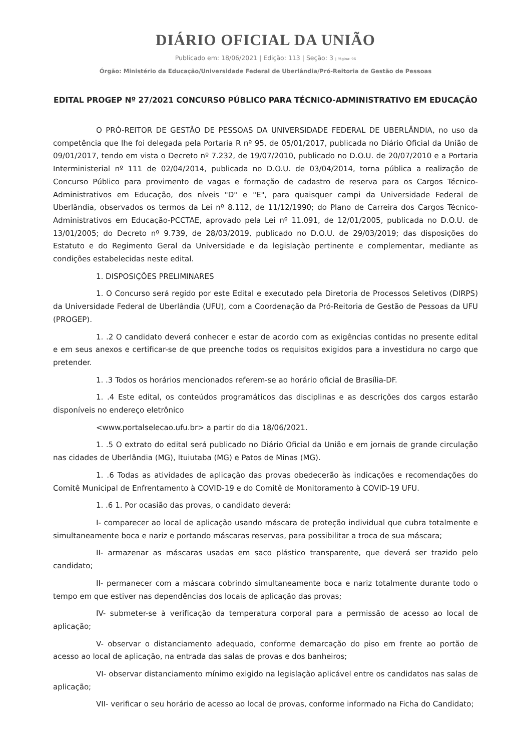DIÁRIO OFICIAL DA UNIÃO
Publicado em: 18/06/2021 | Edição: 113 | Seção: 3 | Página: 96
Órgão: Ministério da Educação/Universidade Federal de Uberlândia/Pró-Reitoria de Gestão de Pessoas
EDITAL PROGEP Nº 27/2021 CONCURSO PÚBLICO PARA TÉCNICO-ADMINISTRATIVO EM EDUCAÇÃO
O PRÓ-REITOR DE GESTÃO DE PESSOAS DA UNIVERSIDADE FEDERAL DE UBERLÂNDIA, no uso da competência que lhe foi delegada pela Portaria R nº 95, de 05/01/2017, publicada no Diário Oficial da União de 09/01/2017, tendo em vista o Decreto nº 7.232, de 19/07/2010, publicado no D.O.U. de 20/07/2010 e a Portaria Interministerial nº 111 de 02/04/2014, publicada no D.O.U. de 03/04/2014, torna pública a realização de Concurso Público para provimento de vagas e formação de cadastro de reserva para os Cargos Técnico-Administrativos em Educação, dos níveis "D" e "E", para quaisquer campi da Universidade Federal de Uberlândia, observados os termos da Lei nº 8.112, de 11/12/1990; do Plano de Carreira dos Cargos Técnico-Administrativos em Educação-PCCTAE, aprovado pela Lei nº 11.091, de 12/01/2005, publicada no D.O.U. de 13/01/2005; do Decreto nº 9.739, de 28/03/2019, publicado no D.O.U. de 29/03/2019; das disposições do Estatuto e do Regimento Geral da Universidade e da legislação pertinente e complementar, mediante as condições estabelecidas neste edital.
1. DISPOSIÇÕES PRELIMINARES
1. O Concurso será regido por este Edital e executado pela Diretoria de Processos Seletivos (DIRPS) da Universidade Federal de Uberlândia (UFU), com a Coordenação da Pró-Reitoria de Gestão de Pessoas da UFU (PROGEP).
1. .2 O candidato deverá conhecer e estar de acordo com as exigências contidas no presente edital e em seus anexos e certificar-se de que preenche todos os requisitos exigidos para a investidura no cargo que pretender.
1. .3 Todos os horários mencionados referem-se ao horário oficial de Brasília-DF.
1. .4 Este edital, os conteúdos programáticos das disciplinas e as descrições dos cargos estarão disponíveis no endereço eletrônico
<www.portalselecao.ufu.br> a partir do dia 18/06/2021.
1. .5 O extrato do edital será publicado no Diário Oficial da União e em jornais de grande circulação nas cidades de Uberlândia (MG), Ituiutaba (MG) e Patos de Minas (MG).
1. .6 Todas as atividades de aplicação das provas obedecerão às indicações e recomendações do Comitê Municipal de Enfrentamento à COVID-19 e do Comitê de Monitoramento à COVID-19 UFU.
1. .6 1. Por ocasião das provas, o candidato deverá:
I- comparecer ao local de aplicação usando máscara de proteção individual que cubra totalmente e simultaneamente boca e nariz e portando máscaras reservas, para possibilitar a troca de sua máscara;
II- armazenar as máscaras usadas em saco plástico transparente, que deverá ser trazido pelo candidato;
II- permanecer com a máscara cobrindo simultaneamente boca e nariz totalmente durante todo o tempo em que estiver nas dependências dos locais de aplicação das provas;
IV- submeter-se à verificação da temperatura corporal para a permissão de acesso ao local de aplicação;
V- observar o distanciamento adequado, conforme demarcação do piso em frente ao portão de acesso ao local de aplicação, na entrada das salas de provas e dos banheiros;
VI- observar distanciamento mínimo exigido na legislação aplicável entre os candidatos nas salas de aplicação;
VII- verificar o seu horário de acesso ao local de provas, conforme informado na Ficha do Candidato;